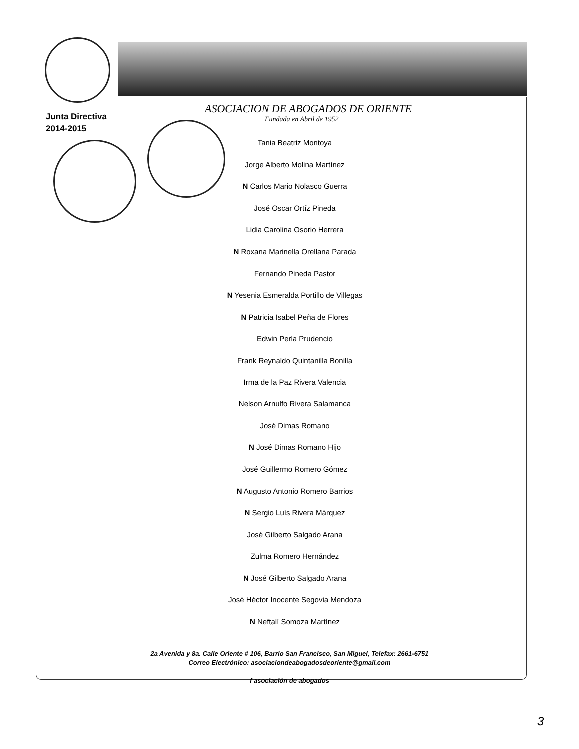Junta Directiva
2014-2015
ASOCIACION DE ABOGADOS DE ORIENTE
Fundada en Abril de 1952
Tania Beatriz Montoya
Jorge Alberto Molina Martínez
N Carlos Mario Nolasco Guerra
José Oscar Ortíz Pineda
Lidia Carolina Osorio Herrera
N Roxana Marinella Orellana Parada
Fernando Pineda Pastor
N Yesenia Esmeralda Portillo de Villegas
N Patricia Isabel Peña de Flores
Edwin Perla Prudencio
Frank Reynaldo Quintanilla Bonilla
Irma de la Paz Rivera Valencia
Nelson Arnulfo Rivera Salamanca
José Dimas Romano
N José Dimas Romano Hijo
José Guillermo Romero Gómez
N Augusto Antonio Romero Barrios
N Sergio Luís Rivera Márquez
José Gilberto Salgado Arana
Zulma Romero Hernández
N José Gilberto Salgado Arana
José Héctor Inocente Segovia Mendoza
N Neftalí Somoza Martínez
2a Avenida y 8a. Calle Oriente # 106, Barrio San Francisco, San Miguel, Telefax: 2661-6751
Correo Electrónico: asociaciondeabogadosdeoriente@gmail.com
f asociación de abogados
3